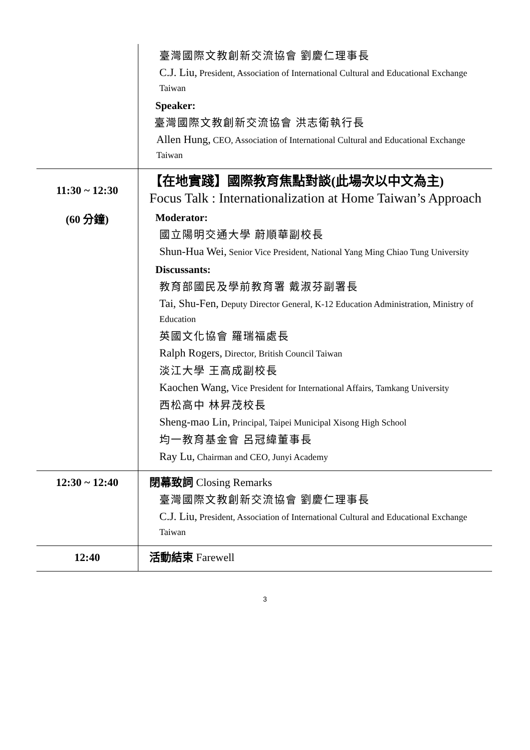| | 臺灣國際文教創新交流協會 劉慶仁理事長 C.J. Liu, President, Association of International Cultural and Educational Exchange Taiwan Speaker: 臺灣國際文教創新交流協會 洪志衛執行長 Allen Hung, CEO, Association of International Cultural and Educational Exchange Taiwan |
| 11:30 ~ 12:30 (60 分鐘) | 【在地實踐】國際教育焦點對談(此場次以中文為主) Focus Talk : Internationalization at Home Taiwan’s Approach Moderator: 國立陽明交通大學 蔚順華副校長 Shun-Hua Wei, Senior Vice President, National Yang Ming Chiao Tung University Discussants: 教育部國民及學前教育署 戴淑芬副署長 Tai, Shu-Fen, Deputy Director General, K-12 Education Administration, Ministry of Education 英國文化協會 羅瑞福處長 Ralph Rogers, Director, British Council Taiwan 淡江大學 王高成副校長 Kaochen Wang, Vice President for International Affairs, Tamkang University 西松高中 林昇茂校長 Sheng-mao Lin, Principal, Taipei Municipal Xisong High School 均一教育基金會 呂冠緯董事長 Ray Lu, Chairman and CEO, Junyi Academy |
| 12:30 ~ 12:40 | 閉幕致詞 Closing Remarks 臺灣國際文教創新交流協會 劉慶仁理事長 C.J. Liu, President, Association of International Cultural and Educational Exchange Taiwan |
| 12:40 | 活動結束 Farewell |
3